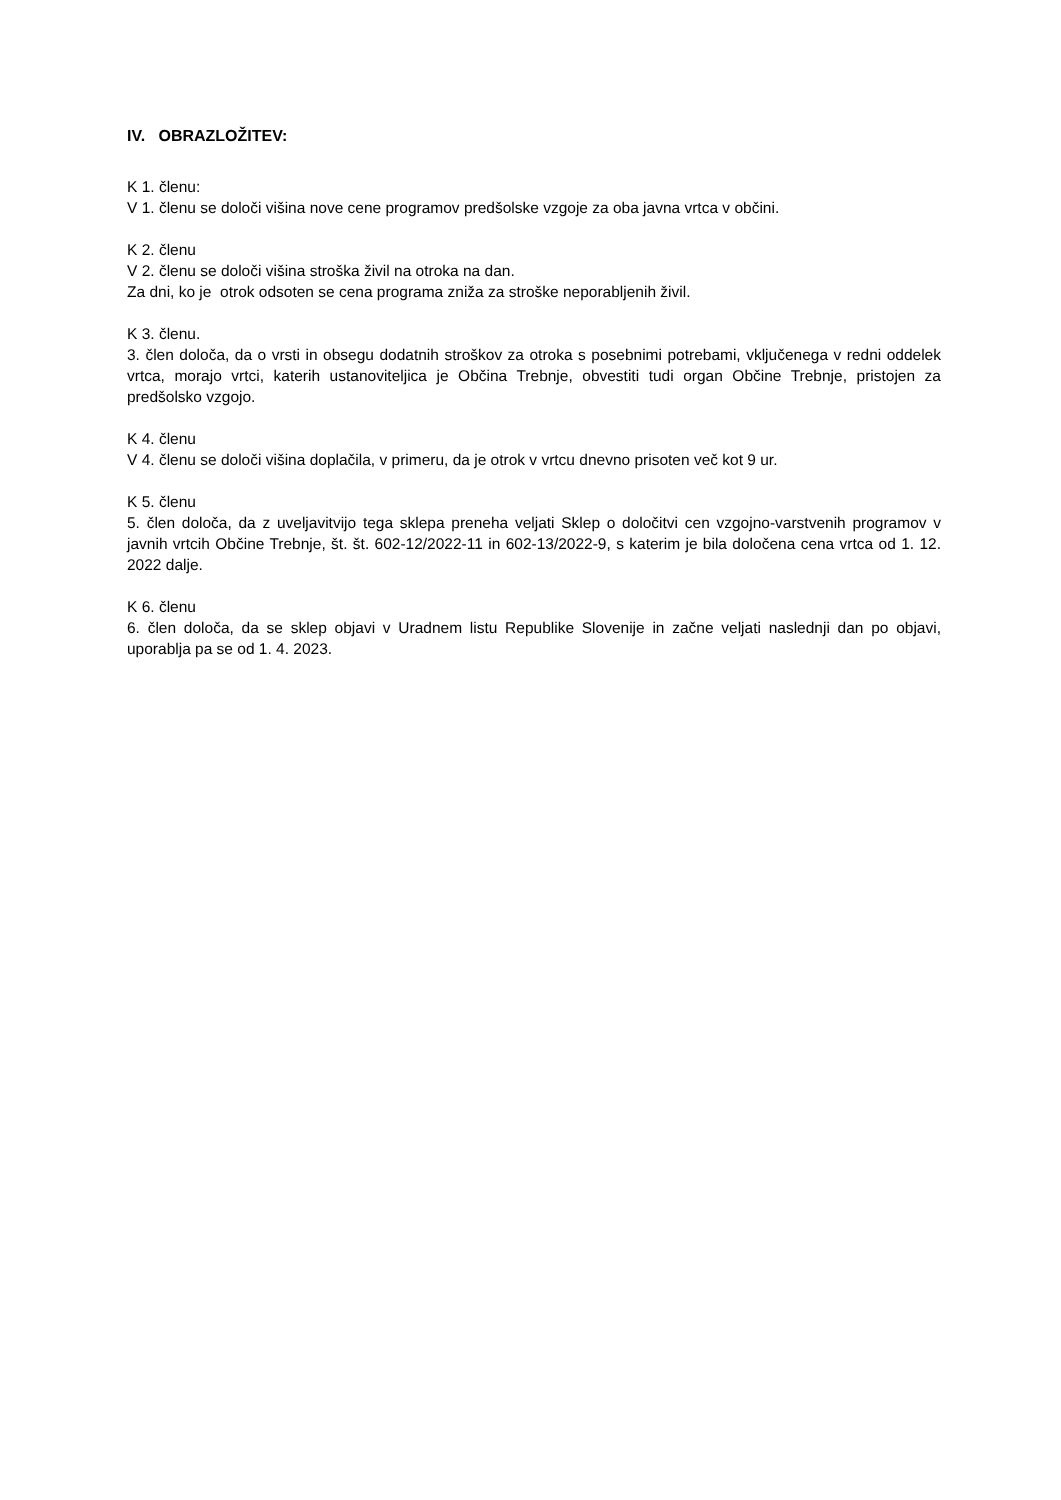IV. OBRAZLOŽITEV:
K 1. členu:
V 1. členu se določi višina nove cene programov predšolske vzgoje za oba javna vrtca v občini.
K 2. členu
V 2. členu se določi višina stroška živil na otroka na dan.
Za dni, ko je otrok odsoten se cena programa zniža za stroške neporabljenih živil.
K 3. členu.
3. člen določa, da o vrsti in obsegu dodatnih stroškov za otroka s posebnimi potrebami, vključenega v redni oddelek vrtca, morajo vrtci, katerih ustanoviteljica je Občina Trebnje, obvestiti tudi organ Občine Trebnje, pristojen za predšolsko vzgojo.
K 4. členu
V 4. členu se določi višina doplačila, v primeru, da je otrok v vrtcu dnevno prisoten več kot 9 ur.
K 5. členu
5. člen določa, da z uveljavitvijo tega sklepa preneha veljati Sklep o določitvi cen vzgojno-varstvenih programov v javnih vrtcih Občine Trebnje, št. št. 602-12/2022-11 in 602-13/2022-9, s katerim je bila določena cena vrtca od 1. 12. 2022 dalje.
K 6. členu
6. člen določa, da se sklep objavi v Uradnem listu Republike Slovenije in začne veljati naslednji dan po objavi, uporablja pa se od 1. 4. 2023.